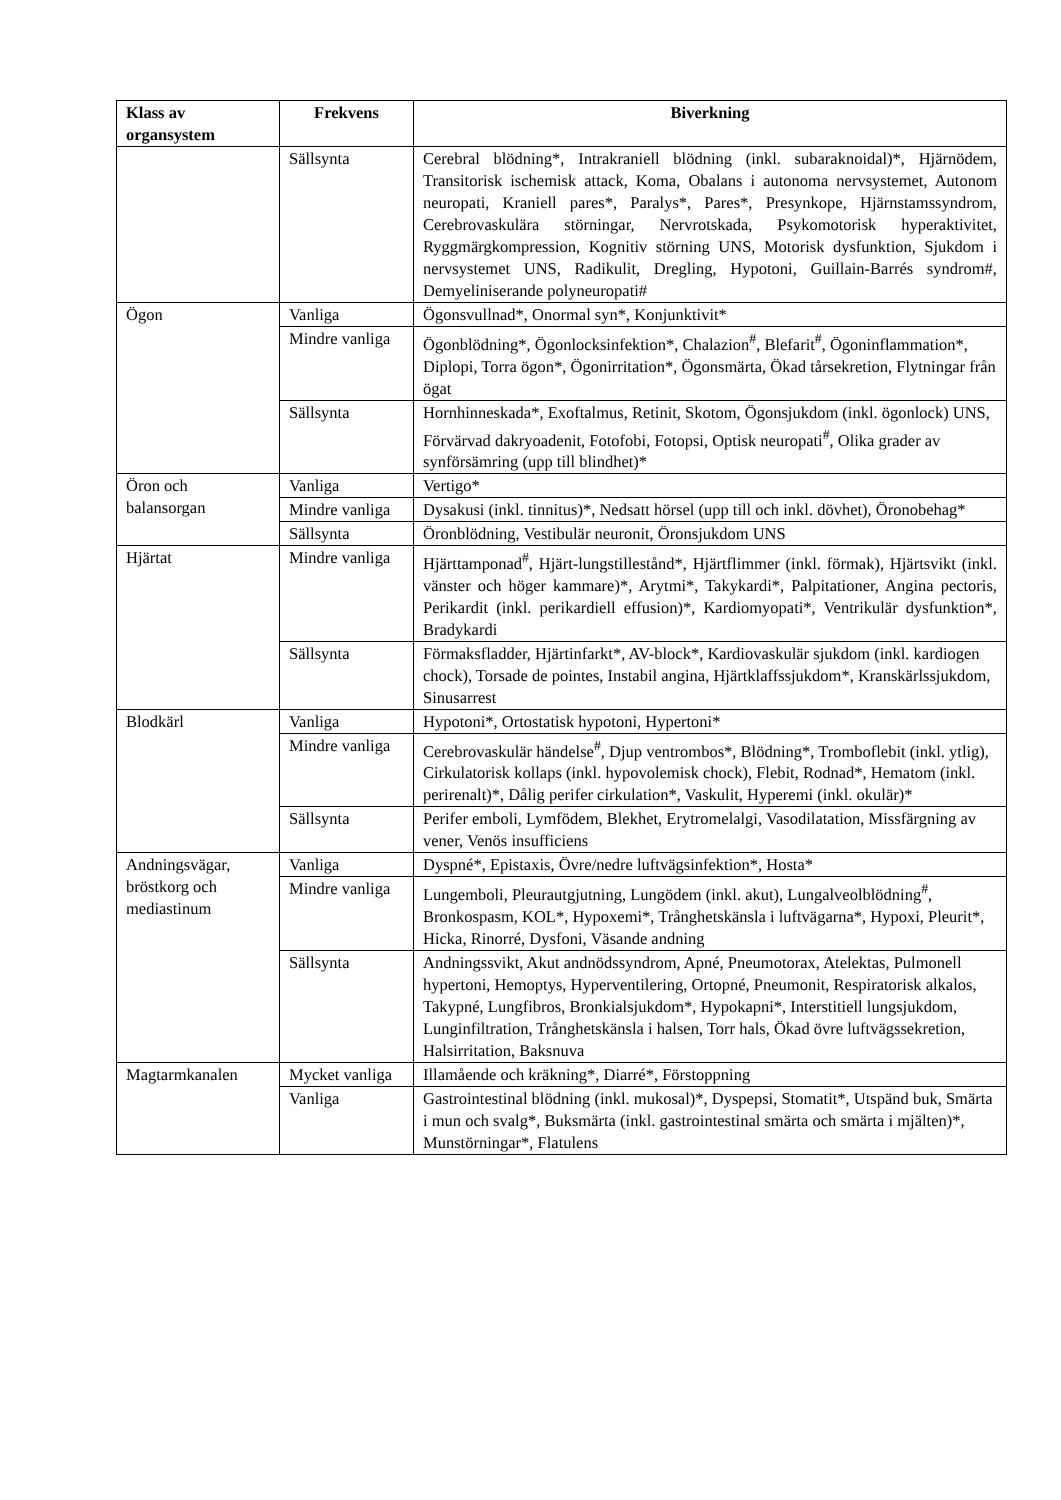| Klass av organsystem | Frekvens | Biverkning |
| --- | --- | --- |
| | Sällsynta | Cerebral blödning*, Intrakraniell blödning (inkl. subaraknoidal)*, Hjärnödem, Transitorisk ischemisk attack, Koma, Obalans i autonoma nervsystemet, Autonom neuropati, Kraniell pares*, Paralys*, Pares*, Presynkope, Hjärnstamssyndrom, Cerebrovaskulära störningar, Nervrotskada, Psykomotorisk hyperaktivitet, Ryggmärgkompression, Kognitiv störning UNS, Motorisk dysfunktion, Sjukdom i nervsystemet UNS, Radikulit, Dregling, Hypotoni, Guillain-Barrés syndrom#, Demyeliniserande polyneuropati# |
| Ögon | Vanliga | Ögonsvullnad*, Onormal syn*, Konjunktivit* |
| | Mindre vanliga | Ögonblödning*, Ögonlocksinfektion*, Chalazion<sup>#</sup>, Blefarit<sup>#</sup>, Ögoninflammation*, Diplopi, Torra ögon*, Ögonirritation*, Ögonsmärta, Ökad tårsekretion, Flytningar från ögat |
| | Sällsynta | Hornhinneskada*, Exoftalmus, Retinit, Skotom, Ögonsjukdom (inkl. ögonlock) UNS, Förvärvad dakryoadenit, Fotofobi, Fotopsi, Optisk neuropati<sup>#</sup>, Olika grader av synförsämring (upp till blindhet)* |
| Öron och balansorgan | Vanliga | Vertigo* |
| | Mindre vanliga | Dysakusi (inkl. tinnitus)*, Nedsatt hörsel (upp till och inkl. dövhet), Öronobehag* |
| | Sällsynta | Öronblödning, Vestibulär neuronit, Öronsjukdom UNS |
| Hjärtat | Mindre vanliga | Hjärttamponad<sup>#</sup>, Hjärt-lungstillestånd*, Hjärtflimmer (inkl. förmak), Hjärtsvikt (inkl. vänster och höger kammare)*, Arytmi*, Takykardi*, Palpitationer, Angina pectoris, Perikardit (inkl. perikardiell effusion)*, Kardiomyopati*, Ventrikulär dysfunktion*, Bradykardi |
| | Sällsynta | Förmaksfladder, Hjärtinfarkt*, AV-block*, Kardiovaskulär sjukdom (inkl. kardiogen chock), Torsade de pointes, Instabil angina, Hjärtklaffssjukdom*, Kranskärlssjukdom, Sinusarrest |
| Blodkärl | Vanliga | Hypotoni*, Ortostatisk hypotoni, Hypertoni* |
| | Mindre vanliga | Cerebrovaskulär händelse<sup>#</sup>, Djup ventrombos*, Blödning*, Tromboflebit (inkl. ytlig), Cirkulatorisk kollaps (inkl. hypovolemisk chock), Flebit, Rodnad*, Hematom (inkl. perirenalt)*, Dålig perifer cirkulation*, Vaskulit, Hyperemi (inkl. okulär)* |
| | Sällsynta | Perifer emboli, Lymfödem, Blekhet, Erytromelalgi, Vasodilatation, Missfärgning av vener, Venös insufficiens |
| Andningsvägar, bröstkorg och mediastinum | Vanliga | Dyspné*, Epistaxis, Övre/nedre luftvägsinfektion*, Hosta* |
| | Mindre vanliga | Lungemboli, Pleurautgjutning, Lungödem (inkl. akut), Lungalveolblödning<sup>#</sup>, Bronkospasm, KOL*, Hypoxemi*, Trånghetskänsla i luftvägarna*, Hypoxi, Pleurit*, Hicka, Rinorré, Dysfoni, Väsande andning |
| | Sällsynta | Andningssvikt, Akut andnödssyndrom, Apné, Pneumotorax, Atelektas, Pulmonell hypertoni, Hemoptys, Hyperventilering, Ortopné, Pneumonit, Respiratorisk alkalos, Takypné, Lungfibros, Bronkialsjukdom*, Hypokapni*, Interstitiell lungsjukdom, Lunginfiltration, Trånghetskänsla i halsen, Torr hals, Ökad övre luftvägssekretion, Halsirritation, Baksnuva |
| Magtarmkanalen | Mycket vanliga | Illamående och kräkning*, Diarré*, Förstoppning |
| | Vanliga | Gastrointestinal blödning (inkl. mukosal)*, Dyspepsi, Stomatit*, Utspänd buk, Smärta i mun och svalg*, Buksmärta (inkl. gastrointestinal smärta och smärta i mjälten)*, Munstörningar*, Flatulens |